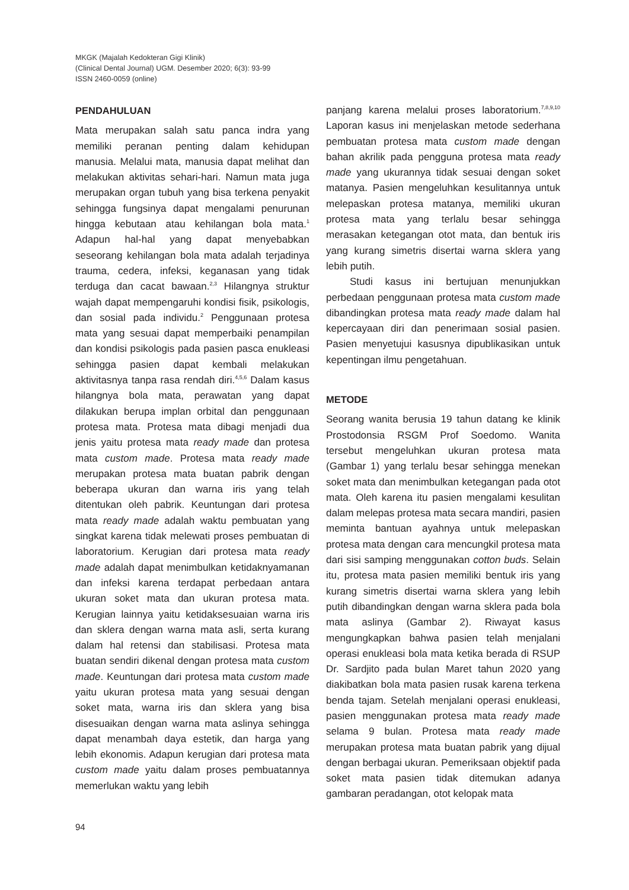MKGK (Majalah Kedokteran Gigi Klinik)
(Clinical Dental Journal) UGM. Desember 2020; 6(3): 93-99
ISSN 2460-0059 (online)
PENDAHULUAN
Mata merupakan salah satu panca indra yang memiliki peranan penting dalam kehidupan manusia. Melalui mata, manusia dapat melihat dan melakukan aktivitas sehari-hari. Namun mata juga merupakan organ tubuh yang bisa terkena penyakit sehingga fungsinya dapat mengalami penurunan hingga kebutaan atau kehilangan bola mata.<sup>1</sup> Adapun hal-hal yang dapat menyebabkan seseorang kehilangan bola mata adalah terjadinya trauma, cedera, infeksi, keganasan yang tidak terduga dan cacat bawaan.<sup>2,3</sup> Hilangnya struktur wajah dapat mempengaruhi kondisi fisik, psikologis, dan sosial pada individu.<sup>2</sup> Penggunaan protesa mata yang sesuai dapat memperbaiki penampilan dan kondisi psikologis pada pasien pasca enukleasi sehingga pasien dapat kembali melakukan aktivitasnya tanpa rasa rendah diri.<sup>4,5,6</sup> Dalam kasus hilangnya bola mata, perawatan yang dapat dilakukan berupa implan orbital dan penggunaan protesa mata. Protesa mata dibagi menjadi dua jenis yaitu protesa mata ready made dan protesa mata custom made. Protesa mata ready made merupakan protesa mata buatan pabrik dengan beberapa ukuran dan warna iris yang telah ditentukan oleh pabrik. Keuntungan dari protesa mata ready made adalah waktu pembuatan yang singkat karena tidak melewati proses pembuatan di laboratorium. Kerugian dari protesa mata ready made adalah dapat menimbulkan ketidaknyamanan dan infeksi karena terdapat perbedaan antara ukuran soket mata dan ukuran protesa mata. Kerugian lainnya yaitu ketidaksesuaian warna iris dan sklera dengan warna mata asli, serta kurang dalam hal retensi dan stabilisasi. Protesa mata buatan sendiri dikenal dengan protesa mata custom made. Keuntungan dari protesa mata custom made yaitu ukuran protesa mata yang sesuai dengan soket mata, warna iris dan sklera yang bisa disesuaikan dengan warna mata aslinya sehingga dapat menambah daya estetik, dan harga yang lebih ekonomis. Adapun kerugian dari protesa mata custom made yaitu dalam proses pembuatannya memerlukan waktu yang lebih
panjang karena melalui proses laboratorium.<sup>7,8,9,10</sup> Laporan kasus ini menjelaskan metode sederhana pembuatan protesa mata custom made dengan bahan akrilik pada pengguna protesa mata ready made yang ukurannya tidak sesuai dengan soket matanya. Pasien mengeluhkan kesulitannya untuk melepaskan protesa matanya, memiliki ukuran protesa mata yang terlalu besar sehingga merasakan ketegangan otot mata, dan bentuk iris yang kurang simetris disertai warna sklera yang lebih putih.
Studi kasus ini bertujuan menunjukkan perbedaan penggunaan protesa mata custom made dibandingkan protesa mata ready made dalam hal kepercayaan diri dan penerimaan sosial pasien. Pasien menyetujui kasusnya dipublikasikan untuk kepentingan ilmu pengetahuan.
METODE
Seorang wanita berusia 19 tahun datang ke klinik Prostodonsia RSGM Prof Soedomo. Wanita tersebut mengeluhkan ukuran protesa mata (Gambar 1) yang terlalu besar sehingga menekan soket mata dan menimbulkan ketegangan pada otot mata. Oleh karena itu pasien mengalami kesulitan dalam melepas protesa mata secara mandiri, pasien meminta bantuan ayahnya untuk melepaskan protesa mata dengan cara mencungkil protesa mata dari sisi samping menggunakan cotton buds. Selain itu, protesa mata pasien memiliki bentuk iris yang kurang simetris disertai warna sklera yang lebih putih dibandingkan dengan warna sklera pada bola mata aslinya (Gambar 2). Riwayat kasus mengungkapkan bahwa pasien telah menjalani operasi enukleasi bola mata ketika berada di RSUP Dr. Sardjito pada bulan Maret tahun 2020 yang diakibatkan bola mata pasien rusak karena terkena benda tajam. Setelah menjalani operasi enukleasi, pasien menggunakan protesa mata ready made selama 9 bulan. Protesa mata ready made merupakan protesa mata buatan pabrik yang dijual dengan berbagai ukuran. Pemeriksaan objektif pada soket mata pasien tidak ditemukan adanya gambaran peradangan, otot kelopak mata
94